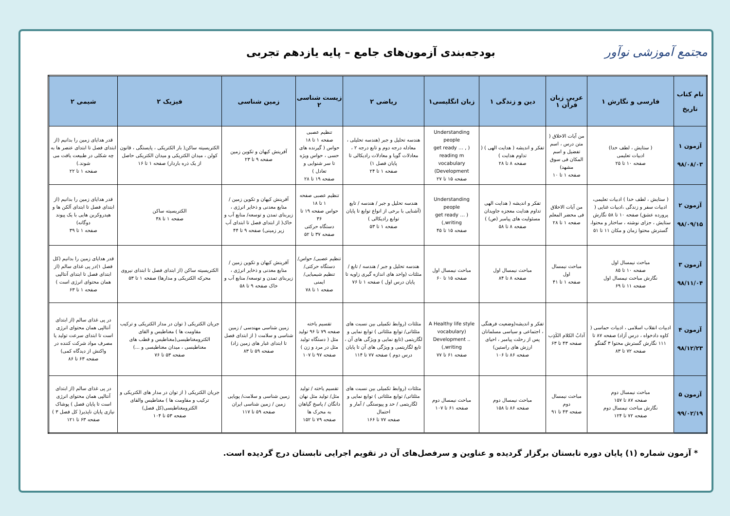مجتمع آموزشی نوآور
بودجه‌بندی آزمون‌های جامع – پایه یازدهم تجربی
| نام کتاب تاریخ | فارسی و نگارش ۱ | عربی زبان قرآن ۱ | دین و زندگی ۱ | زبان انگلیسی۱ | ریاضی ۲ | زیست شناسی ۲ | زمین شناسی | فیزیک ۲ | شیمی ۲ |
| --- | --- | --- | --- | --- | --- | --- | --- | --- | --- |
| آزمون ۱ ۹۸/۰۸/۰۳ | ( ستایش ، لطف خدا) ادبیات تعلیمی صفحه ۱۰ تا ۲۵ | من آیات الاخلاق ( متن درس ، اسم تفضیل و اسم المکان فی سوق مشهد) صفحه ۱ تا ۱۰ | تفکر و اندیشه ( هدایت الهی ) ( تداوم هدایت ) صفحه ۸ تا ۲۸ | Understanding people ( get ready … , reading m vocabulary Development) صفحه ۱۵ تا ۲۷ | هندسه تحلیل و جبر (هندسه تحلیلی ، معادله درجه دوم و تابع درجه ۲ ، معادلات گویا و معادلات رادیکالی تا پایان فصل ۱) صفحه ۱ تا ۲۴ | تنظیم عصبی صفحه ۱ تا ۱۸ حواس ( گیرنده های حسی ، حواس ویژه تا سر شنوایی و تعادل ) صفحه ۱۹ تا ۲۸ | آفرینش کیهان و تکوین زمین صفحه ۹ تا ۲۳ | الکتریسیته ساکن( بار الکتریکی ، پایستگی ، قانون کولن ، میدان الکتریکی و میدان الکتریکی حاصل از یک ذره باردار) صفحه ۱ تا ۱۶ | قدر هدایای زمین را بدانیم (از ابتدای فصل تا ابتدای عنصر ها به چه شکلی در طبیعت یافت می شوند.) صفحه ۱ تا ۲۲ |
| آزمون ۲ ۹۸/۰۹/۱۵ | ( ستایش ، لطف خدا ) ادبیات تعلیمی، ادبیات سفر و زندگی ،ادبیات غنایی ( پرورده عشق) صفحه ۱۰ تا ۵۸ نگارش ستایش ، جزای نوشته ، ساختار و محتوا، گسترش محتوا زمان و مکان ۱۱ تا ۵۱ | من آیات الاخلاق فی محضر المعلم صفحه ۱ تا ۲۸ | تفکر و اندیشه ( هدایت الهی تداوم هدایت معجزه جاویدان مسئولیت های پیامبر (ص) ) صفحه ۸ تا ۵۸ | Understanding people ( get ready … ,writing) صفحه ۱۵ تا ۴۵ | هندسه تحلیل و جبر / هندسه / تابع (آشنایی با برخی از انواع توابع تا پایان توابع رادیکالی ) صفحه ۱ تا ۵۳ | تنظیم عصبی صفحه ۱ تا ۱۸ حواس صفحه ۱۹ تا ۳۶ دستگاه حرکتی صفحه ۳۷ تا ۵۲ | آفرینش کیهان و تکوین زمین / منابع معدنی و ذخایر انرژی ، زیربنای تمدن و توسعه/ منابع آب و خاک( از ابتدای فصل تا ابتدای آب زیر زمینی) صفحه ۹ تا ۴۴ | الکتریسیته ساکن صفحه ۱ تا ۳۸ | قدر هدایای زمین را بدانیم (از ابتدای فصل تا ابتدای آلکن ها و هیدروکربن هایی با یک پیوند دوگانه) صفحه ۱ تا ۳۹ |
| آزمون ۳ ۹۸/۱۱/۰۴ | مباحث نیمسال اول صفحه ۱۰ تا ۸۵ نگارش مباحث نیمسال اول صفحه ۱۱ تا ۶۹ | مباحث نیمسال اول صفحه ۱ تا ۴۱ | مباحث نیمسال اول صفحه ۸ تا ۸۴ | مباحث نیمسال اول صفحه ۱۵ تا ۶۰ | هندسه تحلیل و جبر / هندسه / تابع / مثلثات (واحد های اندازه گیری زاویه تا پایان درس اول ) صفحه ۱ تا ۷۶ | تنظیم عصبی/ حواس/ دستگاه حرکتی/ تنظیم شیمیایی/ ایمنی صفحه ۱ تا ۷۸ | آفرینش کیهان و تکوین زمین / منابع معدنی و ذخایر انرژی ، زیربنای تمدن و توسعه/ منابع آب و خاک صفحه ۹ تا ۵۸ | الکتریسیته ساکن (از ابتدای فصل تا ابتدای نیروی محرکه الکتریکی و مدارها) صفحه ۱ تا ۵۳ | قدر هدایای زمین را بدانیم (کل فصل ۱)در پی غذای سالم (از ابتدای فصل تا ابتدای آنتالپی همان محتوای انرژی است ) صفحه ۱ تا ۶۳ |
| آزمون ۴ ۹۸/۱۲/۲۳ | ادبیات انقلاب اسلامی ، ادبیات حماسی ( کاوه دادخواه ، درس آزاد) صفحه ۸۷ تا ۱۱۱ نگارش گسترش محتوا ۳ گفتگو صفحه ۷۲ تا ۸۳ | آدابُ الکلام الکَذِب صفحه ۴۳ تا ۶۳ | تفکر و اندیشه(وضعیت فرهنگی ، اجتماعی و سیاسی مسلمانان پس از رحلت پیامبر ، احیای ارزش های راستین) صفحه ۸۶ تا ۱۰۶ | A Healthy life style (vocabulary Development .. ,writing) صفحه ۶۱ تا ۷۷ | مثلثات (روابط تکمیلی بین نسبت های مثلثاتی/ توابع مثلثاتی ) توابع نمایی و لگاریتمی (تابع نمایی و ویژگی های آن ، تابع لگاریتمی و ویژگی های آن تا پایان درس دوم ) صفحه ۷۷ تا ۱۱۴ | تقسیم یاخته صفحه ۷۹ تا ۹۶ تولید مثل ( دستگاه تولید مثل در مرد و زن ) صفحه ۹۷ تا ۱۰۷ | زمین شناسی مهندسی / زمین شناسی و سلامت ( از ابتدای فصل تا ابتدای غبار های زمین زاد) صفحه ۵۹ تا ۸۳ | جریان الکتریکی ( توان در مدار الکتریکی و ترکیب مقاومت ها ) مغناطیس و القای الکترومغناطیسی(مغناطیس و قطب های مغناطیسی ، میدان مغناطیسی و ...) صفحه ۵۳ تا ۷۶ | در پی غذای سالم (از ابتدای آنتالپی همان محتوای انرژی است تا ابتدای سرعت تولید یا مصرف مواد شرکت کننده در واکنش از دیدگاه کمی) صفحه ۶۳ تا ۸۶ |
| آزمون ۵ ۹۹/۰۲/۱۹ | مباحث نیمسال دوم صفحه ۸۷ تا ۱۵۷ نگارش مباحث نیمسال دوم صفحه ۷۲ تا ۱۲۴ | مباحث نیمسال دوم صفحه ۴۳ تا ۹۱ | مباحث نیمسال دوم صفحه ۸۶ تا ۱۵۸ | مباحث نیمسال دوم صفحه ۶۱ تا ۱۰۷ | مثلثات (روابط تکمیلی بین نسبت های مثلثاتی/ توابع مثلثاتی ) توابع نمایی و لگاریتمی / حد و پیوستگی / آمار و احتمال صفحه ۷۷ تا ۱۶۶ | تقسیم یاخته / تولید مثل/ تولید مثل نهان دانگان / پاسخ گیاهان به محرک ها صفحه ۷۹ تا ۱۵۲ | زمین شناسی و سلامت/ پویایی زمین / زمین شناسی ایران صفحه ۵۹ تا ۱۱۷ | جریان الکتریکی ( از توان در مدار های الکتریکی و ترکیب و مقاومت ها ) مغناطیس والقای الکترومغناطیسی(کل فصل) صفحه ۵۳ تا ۱۰۴ | در پی غذای سالم (از ابتدای آنتالپی همان محتوای انرژی است تا پایان فصل ) پوشاک نیازی پایان ناپذیر( کل فصل ۳ ) صفحه ۶۳ تا ۱۲۱ |
* آزمون شماره (۱) پایان دوره تابستان برگزار گردیده و عناوین و سرفصل‌های آن در تقویم اجرایی تابستان درج گردیده است.